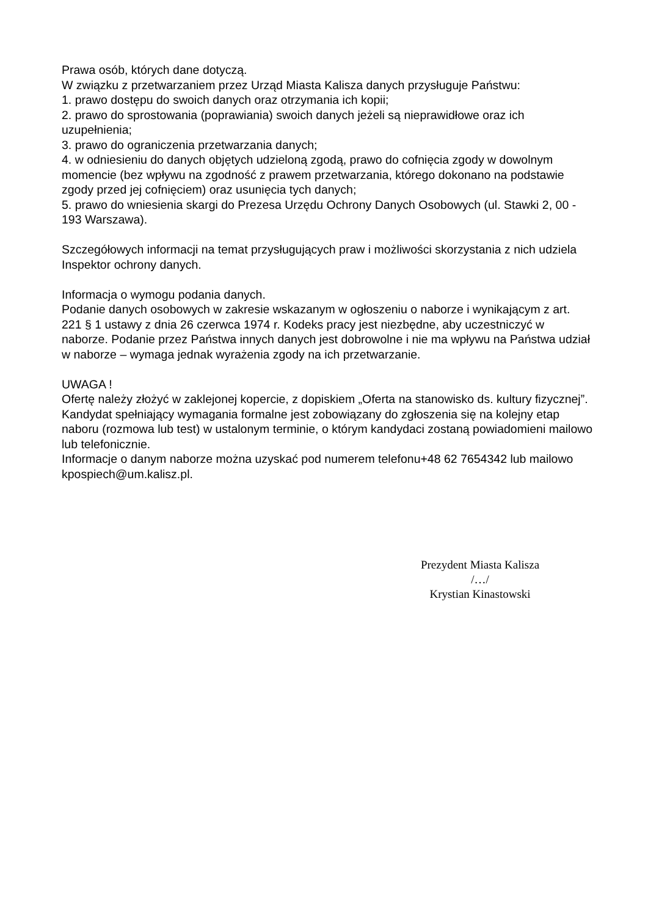Prawa osób, których dane dotyczą.
W związku z przetwarzaniem przez Urząd Miasta Kalisza danych przysługuje Państwu:
1. prawo dostępu do swoich danych oraz otrzymania ich kopii;
2. prawo do sprostowania (poprawiania) swoich danych jeżeli są nieprawidłowe oraz ich uzupełnienia;
3. prawo do ograniczenia przetwarzania danych;
4. w odniesieniu do danych objętych udzieloną zgodą, prawo do cofnięcia zgody w dowolnym momencie (bez wpływu na zgodność z prawem przetwarzania, którego dokonano na podstawie zgody przed jej cofnięciem) oraz usunięcia tych danych;
5. prawo do wniesienia skargi do Prezesa Urzędu Ochrony Danych Osobowych (ul. Stawki 2, 00 - 193 Warszawa).
Szczegółowych informacji na temat przysługujących praw i możliwości skorzystania z nich udziela Inspektor ochrony danych.
Informacja o wymogu podania danych.
Podanie danych osobowych w zakresie wskazanym w ogłoszeniu o naborze i wynikającym z art. 221 § 1 ustawy z dnia 26 czerwca 1974 r. Kodeks pracy jest niezbędne, aby uczestniczyć w naborze. Podanie przez Państwa innych danych jest dobrowolne i nie ma wpływu na Państwa udział w naborze – wymaga jednak wyrażenia zgody na ich przetwarzanie.
UWAGA !
Ofertę należy złożyć w zaklejonej kopercie, z dopiskiem „Oferta na stanowisko ds. kultury fizycznej”.
Kandydat spełniający wymagania formalne jest zobowiązany do zgłoszenia się na kolejny etap naboru (rozmowa lub test) w ustalonym terminie, o którym kandydaci zostaną powiadomieni mailowo lub telefonicznie.
Informacje o danym naborze można uzyskać pod numerem telefonu+48 62 7654342 lub mailowo kpospiech@um.kalisz.pl.
Prezydent Miasta Kalisza
/…/
Krystian Kinastowski